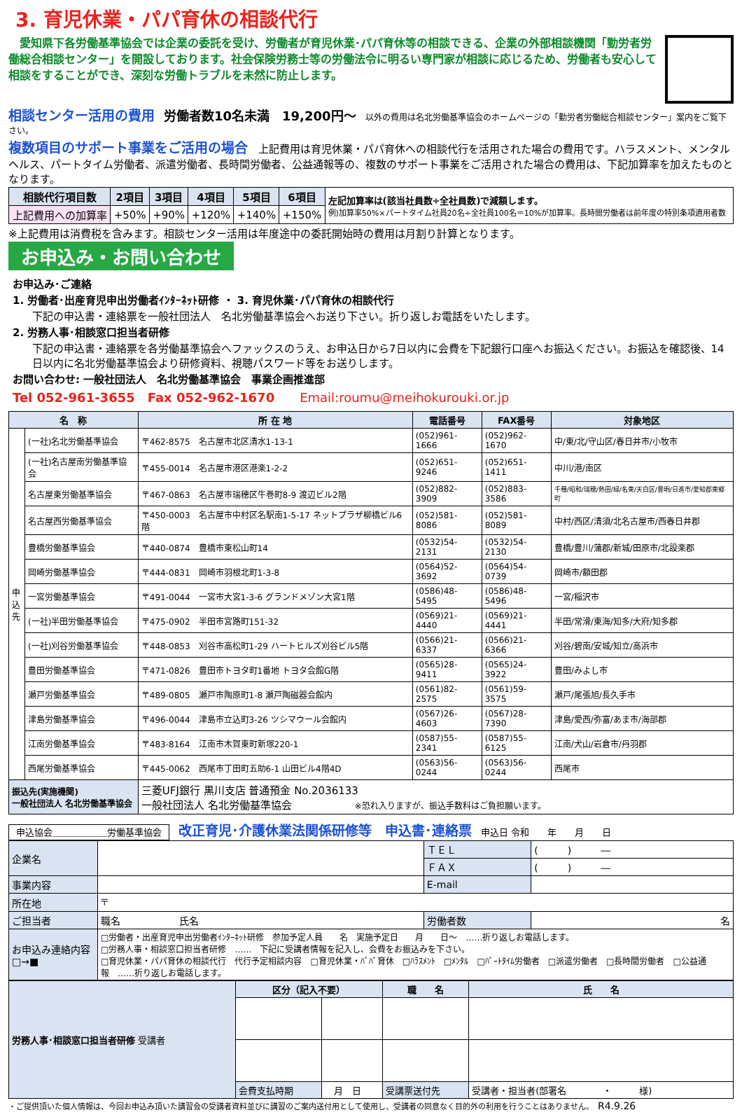3. 育児休業・パパ育休の相談代行
　愛知県下各労働基準協会では企業の委託を受け、労働者が育児休業･パパ育休等の相談できる、企業の外部相談機関「勤労者労働総合相談センター」を開設しております。社会保険労務士等の労働法令に明るい専門家が相談に応じるため、労働者も安心して相談をすることができ、深刻な労働トラブルを未然に防止します。
相談センター活用の費用　労働者数10名未満　19,200円～　以外の費用は名北労働基準協会のホームページの「勤労者労働総合相談センター」案内をご覧下さい。
複数項目のサポート事業をご活用の場合　上記費用は育児休業・パパ育休への相談代行を活用された場合の費用です。ハラスメント、メンタルヘルス、パートタイム労働者、派遣労働者、長時間労働者、公益通報等の、複数のサポート事業をご活用された場合の費用は、下記加算率を加えたものとなります。
| 相談代行項目数 | 2項目 | 3項目 | 4項目 | 5項目 | 6項目 | 左記加算率は(該当社員数÷全社員数)で減額します。 例)加算率50%×パートタイム社員20名÷全社員100名＝10%が加算率。長時間労働者は前年度の特別条項適用者数 |
| 上記費用への加算率 | +50% | +90% | +120% | +140% | +150% | |
※上記費用は消費税を含みます。相談センター活用は年度途中の委託開始時の費用は月割り計算となります。
お申込み・お問い合わせ
お申込み･ご連絡
1. 労働者･出産育児申出労働者ｲﾝﾀｰﾈｯﾄ研修 ・ 3. 育児休業･パパ育休の相談代行
下記の申込書・連絡票を一般社団法人　名北労働基準協会へお送り下さい。折り返しお電話をいたします。
2. 労務人事･相談窓口担当者研修
下記の申込書・連絡票を各労働基準協会へファックスのうえ、お申込日から7日以内に会費を下記銀行口座へお振込ください。お振込を確認後、14日以内に名北労働基準協会より研修資料、視聴パスワード等をお送りします。
お問い合わせ: 一般社団法人　名北労働基準協会　事業企画推進部
Tel 052-961-3655　Fax 052-962-1670　　Email:roumu@meihokurouki.or.jp
| 名 称 | | 所 在 地 | 電話番号 | FAX番号 | 対象地区 |
| --- | --- | --- | --- | --- | --- |
| 申込先 | (一社)名北労働基準協会 | 〒462-8575 名古屋市北区清水1-13-1 | (052)961-1666 | (052)962-1670 | 中/東/北/守山区/春日井市/小牧市 |
| | (一社)名古屋南労働基準協会 | 〒455-0014 名古屋市港区港楽1-2-2 | (052)651-9246 | (052)651-1411 | 中川/港/南区 |
| | 名古屋東労働基準協会 | 〒467-0863 名古屋市瑞穂区牛巻町8-9 渡辺ビル2階 | (052)882-3909 | (052)883-3586 | 千種/昭和/瑞穂/熱田/緑/名東/天白区/豊明/日進市/愛知郡東郷町 |
| | 名古屋西労働基準協会 | 〒450-0003 名古屋市中村区名駅南1-5-17 ネットプラザ柳橋ビル6階 | (052)581-8086 | (052)581-8089 | 中村/西区/清須/北名古屋市/西春日井郡 |
| | 豊橋労働基準協会 | 〒440-0874 豊橋市東松山町14 | (0532)54-2131 | (0532)54-2130 | 豊橋/豊川/蒲郡/新城/田原市/北設楽郡 |
| | 岡崎労働基準協会 | 〒444-0831 岡崎市羽根北町1-3-8 | (0564)52-3692 | (0564)54-0739 | 岡崎市/額田郡 |
| | 一宮労働基準協会 | 〒491-0044 一宮市大宮1-3-6 グランドメゾン大宮1階 | (0586)48-5495 | (0586)48-5496 | 一宮/稲沢市 |
| | (一社)半田労働基準協会 | 〒475-0902 半田市宮路町151-32 | (0569)21-4440 | (0569)21-4441 | 半田/常滑/東海/知多/大府/知多郡 |
| | (一社)刈谷労働基準協会 | 〒448-0853 刈谷市高松町1-29 ハートヒルズ刈谷ビル5階 | (0566)21-6337 | (0566)21-6366 | 刈谷/碧南/安城/知立/高浜市 |
| | 豊田労働基準協会 | 〒471-0826 豊田市トヨタ町1番地 トヨタ会館G階 | (0565)28-9411 | (0565)24-3922 | 豊田/みよし市 |
| | 瀬戸労働基準協会 | 〒489-0805 瀬戸市陶原町1-8 瀬戸陶磁器会館内 | (0561)82-2575 | (0561)59-3575 | 瀬戸/尾張旭/長久手市 |
| | 津島労働基準協会 | 〒496-0044 津島市立込町3-26 ツシマウール会館内 | (0567)26-4603 | (0567)28-7390 | 津島/愛西/弥富/あま市/海部郡 |
| | 江南労働基準協会 | 〒483-8164 江南市木賀東町新塚220-1 | (0587)55-2341 | (0587)55-6125 | 江南/犬山/岩倉市/丹羽郡 |
| | 西尾労働基準協会 | 〒445-0062 西尾市丁田町五助6-1 山田ビル4階4D | (0563)56-0244 | (0563)56-0244 | 西尾市 |
| 振込先(実施機関) 一般社団法人 名北労働基準協会 | | 三菱UFJ銀行 黒川支店 普通預金 No.2036133 一般社団法人 名北労働基準協会 ※恐れ入りますが、振込手数料はご負担願います。 | | | |
申込協会＿＿＿＿＿＿労働基準協会　改正育児･介護休業法関係研修等　申込書･連絡票　申込日 令和　　年　　月　　日
| 企業名 | | ＴＥＬ | ( ) ― |
| | | ＦＡＸ | ( ) ― |
| 事業内容 | | E-mail | |
| 所在地 | 〒 | | |
| ご担当者 | 職名 氏名 | 労働者数 | 名 |
| お申込み連絡内容 □→■ | □労働者・出産育児申出労働者ｲﾝﾀｰﾈｯﾄ研修 参加予定人員 名 実施予定日 月 日～ ……折り返しお電話します。 □労務人事・相談窓口担当者研修 …… 下記に受講者情報を記入し、会費をお振込みを下さい。 □育児休業・パパ育休の相談代行 代行予定相談内容 □育児休業・ﾊﾟﾊﾟ育休 □ﾊﾗｽﾒﾝﾄ □ﾒﾝﾀﾙ □ﾊﾟｰﾄﾀｲﾑ労働者 □派遣労働者 □長時間労働者 □公益通報 ……折り返しお電話します。 | | |
| 労務人事･相談窓口担当者研修 受講者 | 区分（記入不要） | | 職 名 | 氏 名 |
| | 会費支払時期 | 月 日 | 受講票送付先 | 受講者・担当者(部署名 ・ 様) |
・ご提供頂いた個人情報は、今回お申込み頂いた講習会の受講者資料並びに講習のご案内送付用として使用し、受講者の同意なく目的外の利用を行うことはありません。　R4.9.26